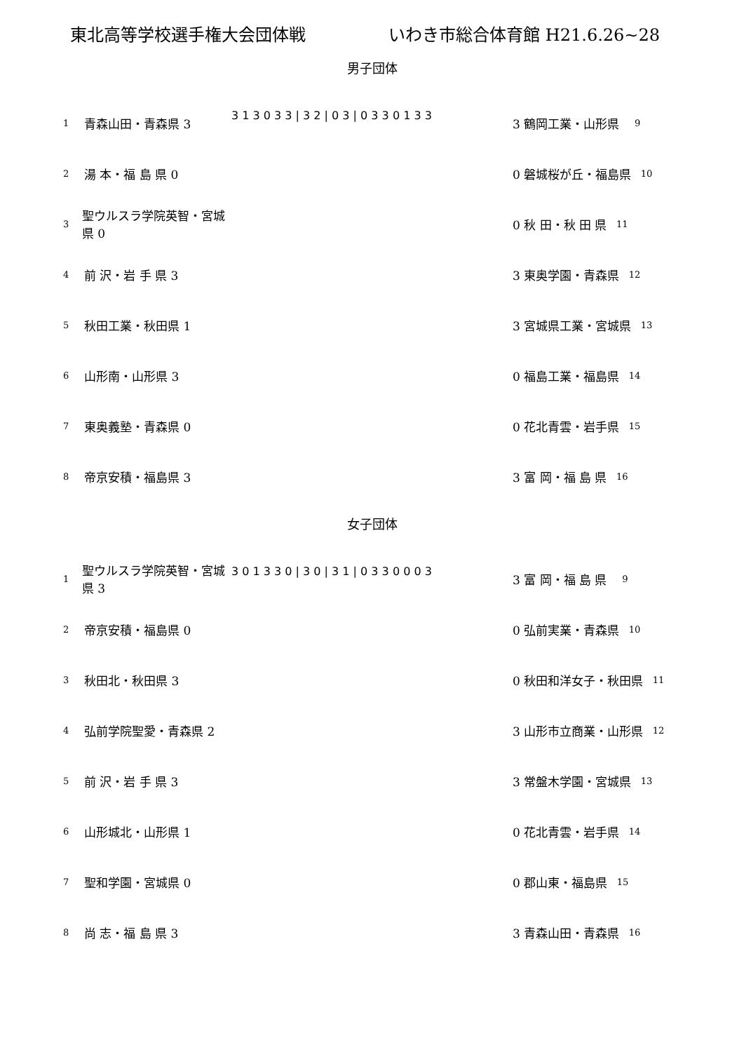東北高等学校選手権大会団体戦 いわき市総合体育館 H21.6.26~28
男子団体
1 青森山田・青森県 3
2 湯 本・福 島 県 0
3 聖ウルスラ学院英智・宮城県 0
4 前 沢・岩 手 県 3
5 秋田工業・秋田県 1
6 山形南・山形県 3
7 東奥義塾・青森県 0
8 帝京安積・福島県 3
3 1 3 0 3 3 | 3 2 | 0 3 | 0 3 3 0 1 3 3
3 鶴岡工業・山形県 9
0 磐城桜が丘・福島県 10
0 秋 田・秋 田 県 11
3 東奥学園・青森県 12
3 宮城県工業・宮城県 13
0 福島工業・福島県 14
0 花北青雲・岩手県 15
3 富 岡・福 島 県 16
女子団体
1 聖ウルスラ学院英智・宮城県 3
2 帝京安積・福島県 0
3 秋田北・秋田県 3
4 弘前学院聖愛・青森県 2
5 前 沢・岩 手 県 3
6 山形城北・山形県 1
7 聖和学園・宮城県 0
8 尚 志・福 島 県 3
3 0 1 3 3 0 | 3 0 | 3 1 | 0 3 3 0 0 0 3
3 富 岡・福 島 県 9
0 弘前実業・青森県 10
0 秋田和洋女子・秋田県 11
3 山形市立商業・山形県 12
3 常盤木学園・宮城県 13
0 花北青雲・岩手県 14
0 郡山東・福島県 15
3 青森山田・青森県 16